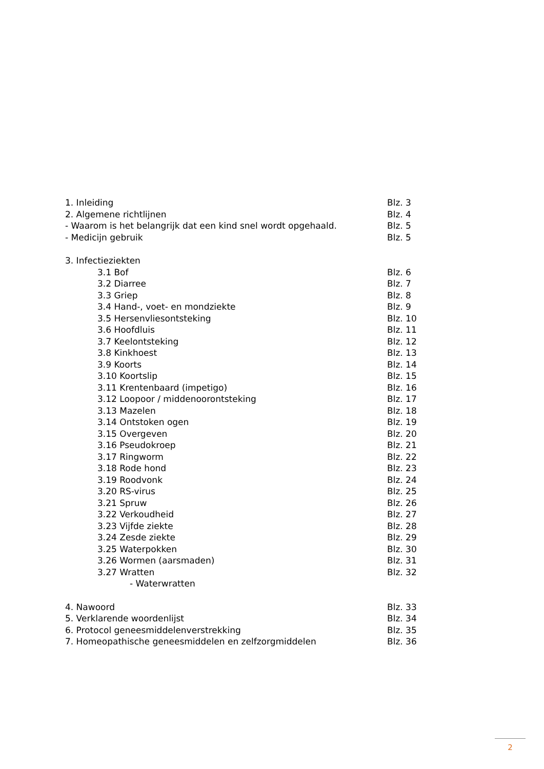1. Inleiding Blz. 3
2. Algemene richtlijnen Blz. 4
- Waarom is het belangrijk dat een kind snel wordt opgehaald. Blz. 5
- Medicijn gebruik Blz. 5
3. Infectieziekten
3.1 Bof Blz. 6
3.2 Diarree Blz. 7
3.3 Griep Blz. 8
3.4 Hand-, voet- en mondziekte Blz. 9
3.5 Hersenvliesontsteking Blz. 10
3.6 Hoofdluis Blz. 11
3.7 Keelontsteking Blz. 12
3.8 Kinkhoest Blz. 13
3.9 Koorts Blz. 14
3.10 Koortslip Blz. 15
3.11 Krentenbaard (impetigo) Blz. 16
3.12 Loopoor / middenoorontsteking Blz. 17
3.13 Mazelen Blz. 18
3.14 Ontstoken ogen Blz. 19
3.15 Overgeven Blz. 20
3.16 Pseudokroep Blz. 21
3.17 Ringworm Blz. 22
3.18 Rode hond Blz. 23
3.19 Roodvonk Blz. 24
3.20 RS-virus Blz. 25
3.21 Spruw Blz. 26
3.22 Verkoudheid Blz. 27
3.23 Vijfde ziekte Blz. 28
3.24 Zesde ziekte Blz. 29
3.25 Waterpokken Blz. 30
3.26 Wormen (aarsmaden) Blz. 31
3.27 Wratten Blz. 32
- Waterwratten
4. Nawoord Blz. 33
5. Verklarende woordenlijst Blz. 34
6. Protocol geneesmiddelenverstrekking Blz. 35
7. Homeopathische geneesmiddelen en zelfzorgmiddelen Blz. 36
2